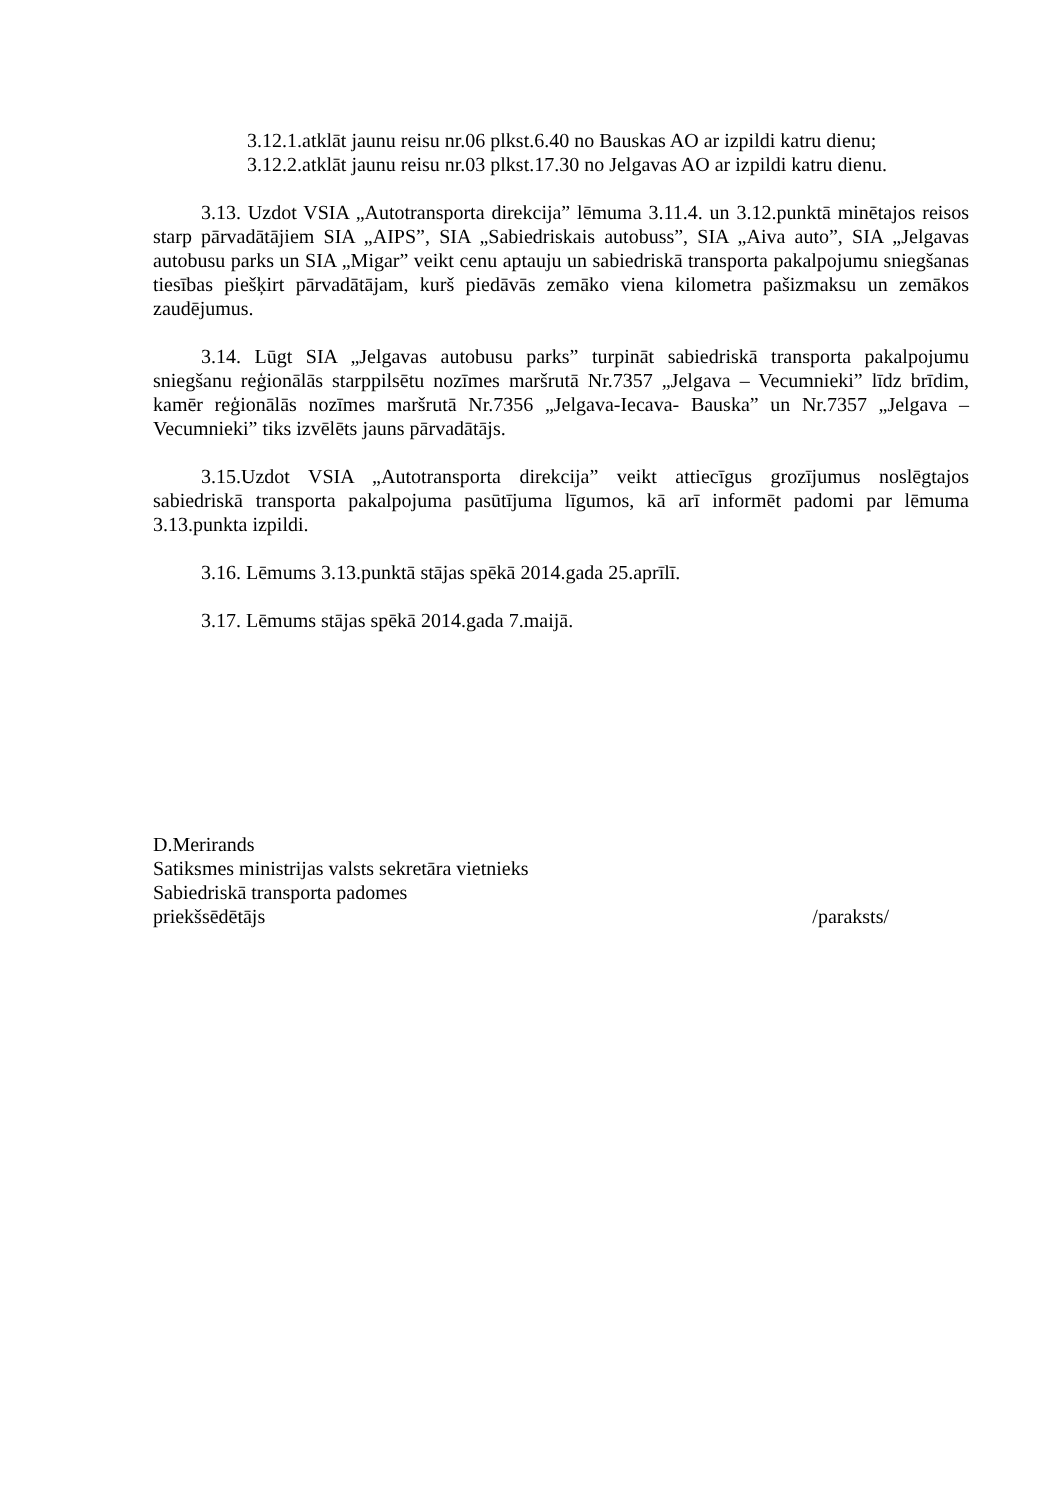3.12.1.atklāt jaunu reisu nr.06 plkst.6.40 no Bauskas AO ar izpildi katru dienu;
3.12.2.atklāt jaunu reisu nr.03 plkst.17.30 no Jelgavas AO ar izpildi katru dienu.
3.13. Uzdot VSIA „Autotransporta direkcija” lēmuma 3.11.4. un 3.12.punktā minētajos reisos starp pārvadātājiem SIA „AIPS”, SIA „Sabiedriskais autobuss”, SIA „Aiva auto”, SIA „Jelgavas autobusu parks un SIA „Migar” veikt cenu aptauju un sabiedriskā transporta pakalpojumu sniegšanas tiesības piešķirt pārvadātājam, kurš piedāvās zemāko viena kilometra pašizmaksu un zemākos zaudējumus.
3.14. Lūgt SIA „Jelgavas autobusu parks” turpināt sabiedriskā transporta pakalpojumu sniegšanu reģionālās starppilsētu nozīmes maršrutā Nr.7357 „Jelgava – Vecumnieki” līdz brīdim, kamēr reģionālās nozīmes maršrutā Nr.7356 „Jelgava-Iecava- Bauska” un Nr.7357 „Jelgava – Vecumnieki” tiks izvēlēts jauns pārvadātājs.
3.15.Uzdot VSIA „Autotransporta direkcija” veikt attiecīgus grozījumus noslēgtajos sabiedriskā transporta pakalpojuma pasūtījuma līgumos, kā arī informēt padomi par lēmuma 3.13.punkta izpildi.
3.16. Lēmums 3.13.punktā stājas spēkā 2014.gada 25.aprīlī.
3.17. Lēmums stājas spēkā 2014.gada 7.maijā.
D.Merirands
Satiksmes ministrijas valsts sekretāra vietnieks
Sabiedriskā transporta padomes
priekšsēdētājs /paraksts/